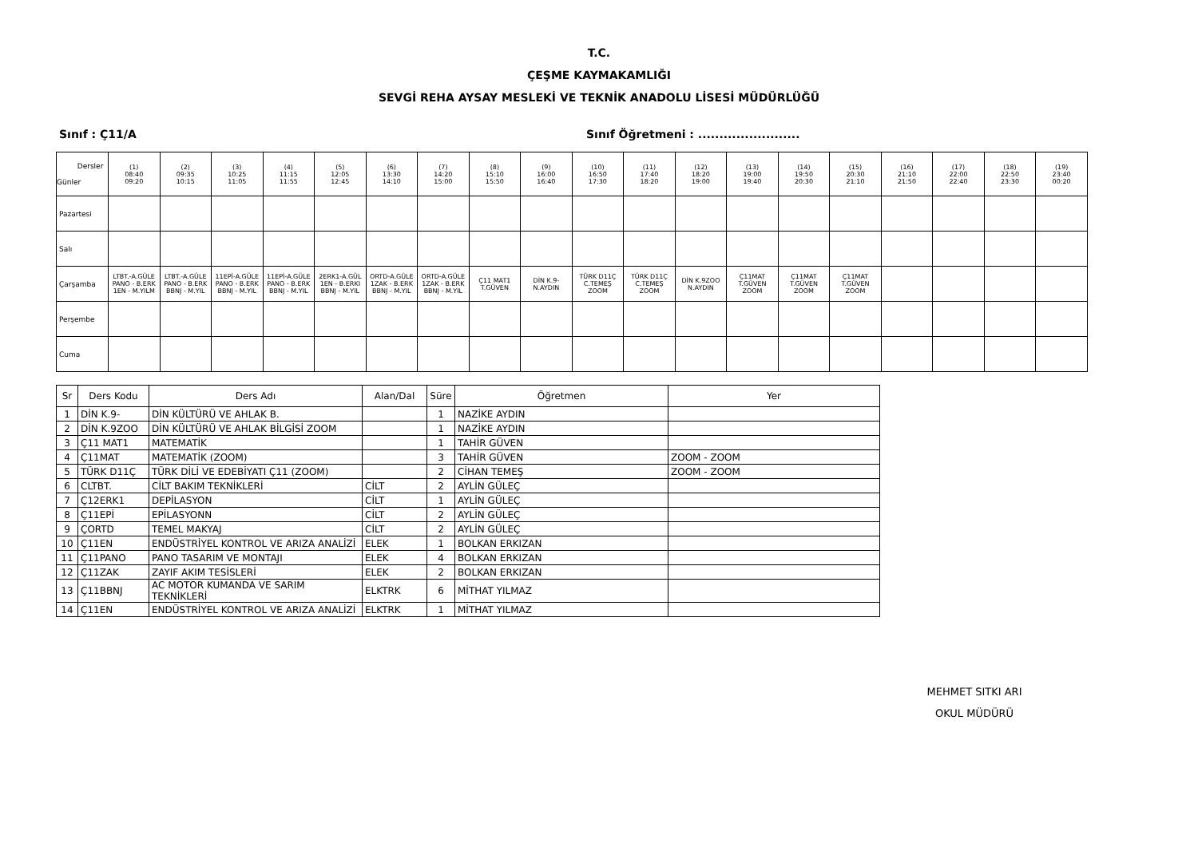T.C.
ÇEŞME KAYMAKAMLIĞI
SEVGİ REHA AYSAY MESLEKİ VE TEKNİK ANADOLU LİSESİ MÜDÜRLÜĞÜ
Sınıf : Ç11/A Sınıf Öğretmeni : ........................
| Dersler Günler | (1) 08:40 09:20 | (2) 09:35 10:15 | (3) 10:25 11:05 | (4) 11:15 11:55 | (5) 12:05 12:45 | (6) 13:30 14:10 | (7) 14:20 15:00 | (8) 15:10 15:50 | (9) 16:00 16:40 | (10) 16:50 17:30 | (11) 17:40 18:20 | (12) 18:20 19:00 | (13) 19:00 19:40 | (14) 19:50 20:30 | (15) 20:30 21:10 | (16) 21:10 21:50 | (17) 22:00 22:40 | (18) 22:50 23:30 | (19) 23:40 00:20 |
| --- | --- | --- | --- | --- | --- | --- | --- | --- | --- | --- | --- | --- | --- | --- | --- | --- | --- | --- | --- |
| Pazartesi | | | | | | | | | | | | | | | | | | | |
| Salı | | | | | | | | | | | | | | | | | | | |
| Çarşamba | LTBT.-A.GÜLE PANO - B.ERK 1EN - M.YILM | LTBT.-A.GÜLE PANO - B.ERK BBNJ - M.YIL | 11EPİ-A.GÜLE PANO - B.ERK BBNJ - M.YIL | 11EPİ-A.GÜLE PANO - B.ERK BBNJ - M.YIL | 2ERK1-A.GÜL 1EN - B.ERKI BBNJ - M.YIL | ORTD-A.GÜLE 1ZAK - B.ERK BBNJ - M.YIL | ORTD-A.GÜLE 1ZAK - B.ERK BBNJ - M.YIL | Ç11 MAT1 T.GÜVEN | DİN K.9- N.AYDIN | TÜRK D11Ç C.TEMEŞ ZOOM | TÜRK D11Ç C.TEMEŞ ZOOM | DİN K.9ZOO N.AYDIN | Ç11MAT T.GÜVEN ZOOM | Ç11MAT T.GÜVEN ZOOM | Ç11MAT T.GÜVEN ZOOM | | | | |
| Perşembe | | | | | | | | | | | | | | | | | | | |
| Cuma | | | | | | | | | | | | | | | | | | | |
| Sr | Ders Kodu | Ders Adı | Alan/Dal | Süre | Öğretmen | Yer |
| --- | --- | --- | --- | --- | --- | --- |
| 1 | DİN K.9- | DİN KÜLTÜRÜ VE AHLAK B. | | 1 | NAZİKE AYDIN | |
| 2 | DİN K.9ZOO | DİN KÜLTÜRÜ VE AHLAK BİLGİSİ ZOOM | | 1 | NAZİKE AYDIN | |
| 3 | Ç11 MAT1 | MATEMATİK | | 1 | TAHİR GÜVEN | |
| 4 | Ç11MAT | MATEMATİK (ZOOM) | | 3 | TAHİR GÜVEN | ZOOM - ZOOM |
| 5 | TÜRK D11Ç | TÜRK DİLİ VE EDEBİYATI Ç11 (ZOOM) | | 2 | CİHAN TEMEŞ | ZOOM - ZOOM |
| 6 | CLTBT. | CİLT BAKIM TEKNİKLERİ | CİLT | 2 | AYLİN GÜLEÇ | |
| 7 | Ç12ERK1 | DEPİLASYON | CİLT | 1 | AYLİN GÜLEÇ | |
| 8 | Ç11EPİ | EPİLASYONN | CİLT | 2 | AYLİN GÜLEÇ | |
| 9 | ÇORTD | TEMEL MAKYAJ | CİLT | 2 | AYLİN GÜLEÇ | |
| 10 | Ç11EN | ENDÜSTRİYEL KONTROL VE ARIZA ANALİZİ | ELEK | 1 | BOLKAN ERKIZAN | |
| 11 | Ç11PANO | PANO TASARIM VE MONTAJI | ELEK | 4 | BOLKAN ERKIZAN | |
| 12 | Ç11ZAK | ZAYIF AKIM TESİSLERİ | ELEK | 2 | BOLKAN ERKIZAN | |
| 13 | Ç11BBNJ | AC MOTOR KUMANDA VE SARIM TEKNİKLERİ | ELKTRK | 6 | MİTHAT YILMAZ | |
| 14 | Ç11EN | ENDÜSTRİYEL KONTROL VE ARIZA ANALİZİ | ELKTRK | 1 | MİTHAT YILMAZ | |
MEHMET SITKI ARI
OKUL MÜDÜRÜ